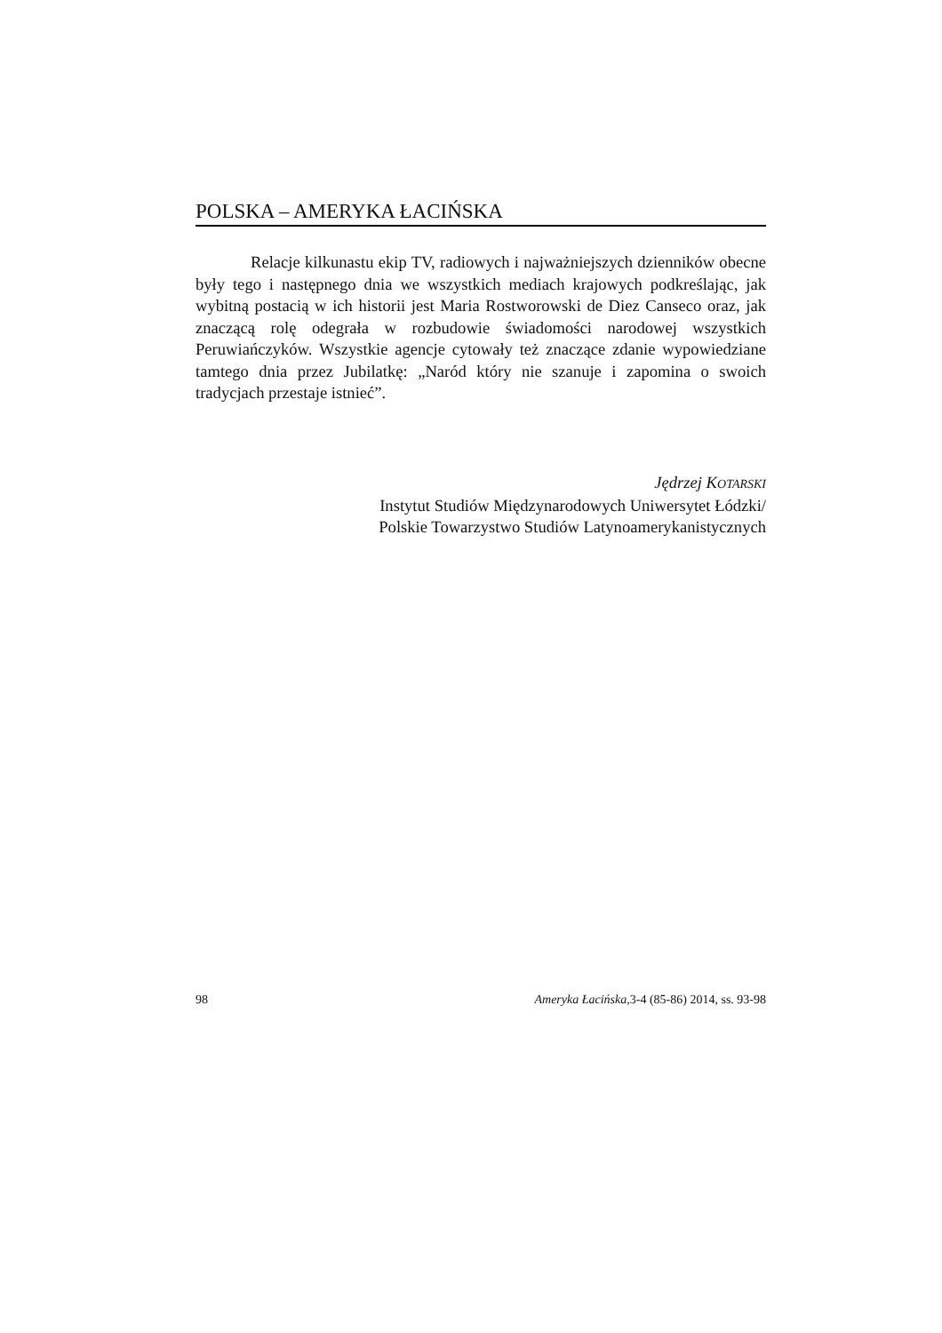POLSKA – AMERYKA ŁACIŃSKA
Relacje kilkunastu ekip TV, radiowych i najważniejszych dzienników obecne były tego i następnego dnia we wszystkich mediach krajowych podkreślając, jak wybitną postacią w ich historii jest Maria Rostworowski de Diez Canseco oraz, jak znaczącą rolę odegrała w rozbudowie świadomości narodowej wszystkich Peruwiańczyków. Wszystkie agencje cytowały też znaczące zdanie wypowiedziane tamtego dnia przez Jubilatkę: „Naród który nie szanuje i zapomina o swoich tradycjach przestaje istnieć”.
Jędrzej KOTARSKI
Instytut Studiów Międzynarodowych Uniwersytet Łódzki/
Polskie Towarzystwo Studiów Latynoamerykanistycznych
98 Ameryka Łacińska,3-4 (85-86) 2014, ss. 93-98